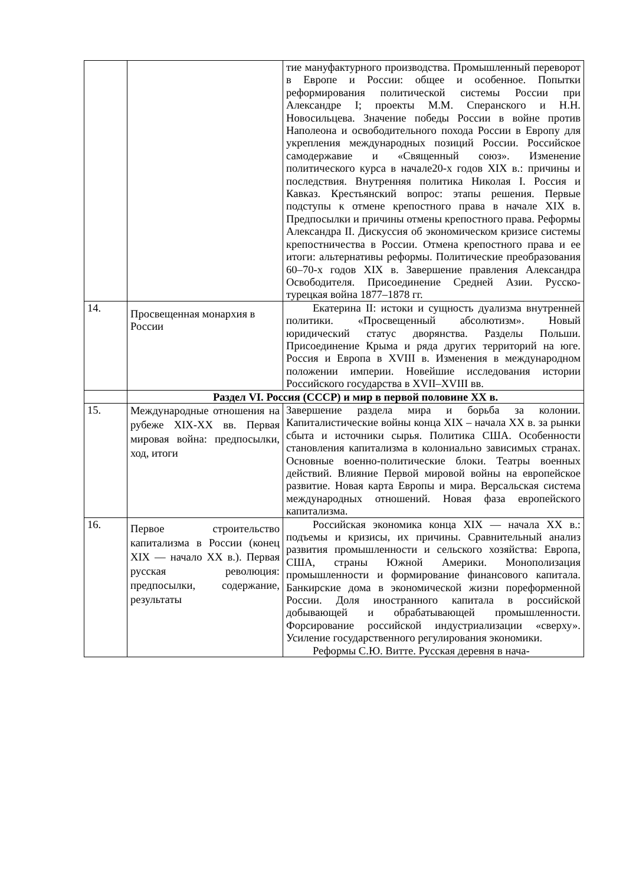| | | тие мануфактурного производства. Промышленный переворот в Европе и России: общее и особенное. Попытки реформирования политической системы России при Александре I; проекты М.М. Сперанского и Н.Н. Новосильцева. Значение победы России в войне против Наполеона и освободительного похода России в Европу для укрепления международных позиций России. Российское самодержавие и «Священный союз». Изменение политического курса в начале20-х годов XIX в.: причины и последствия. Внутренняя политика Николая I. Россия и Кавказ. Крестьянский вопрос: этапы решения. Первые подступы к отмене крепостного права в начале XIX в. Предпосылки и причины отмены крепостного права. Реформы Александра II. Дискуссия об экономическом кризисе системы крепостничества в России. Отмена крепостного права и ее итоги: альтернативы реформы. Политические преобразования 60–70-х годов XIX в. Завершение правления Александра Освободителя. Присоединение Средней Азии. Русско-турецкая война 1877–1878 гг. |
| 14. | Просвещенная монархия в России | Екатерина II: истоки и сущность дуализма внутренней политики. «Просвещенный абсолютизм». Новый юридический статус дворянства. Разделы Польши. Присоединение Крыма и ряда других территорий на юге. Россия и Европа в XVIII в. Изменения в международном положении империи. Новейшие исследования истории Российского государства в XVII–XVIII вв. |
| | Раздел VI. Россия (СССР) и мир в первой половине XX в. | |
| 15. | Международные отношения на рубеже XIX-XX вв. Первая мировая война: предпосылки, ход, итоги | Завершение раздела мира и борьба за колонии. Капиталистические войны конца XIX – начала XX в. за рынки сбыта и источники сырья. Политика США. Особенности становления капитализма в колониально зависимых странах. Основные военно-политические блоки. Театры военных действий. Влияние Первой мировой войны на европейское развитие. Новая карта Европы и мира. Версальская система международных отношений. Новая фаза европейского капитализма. |
| 16. | Первое строительство капитализма в России (конец XIX — начало XX в.). Первая русская революция: предпосылки, содержание, результаты | Российская экономика конца XIX — начала XX в.: подъемы и кризисы, их причины. Сравнительный анализ развития промышленности и сельского хозяйства: Европа, США, страны Южной Америки. Монополизация промышленности и формирование финансового капитала. Банкирские дома в экономической жизни пореформенной России. Доля иностранного капитала в российской добывающей и обрабатывающей промышленности. Форсирование российской индустриализации «сверху». Усиление государственного регулирования экономики. Реформы С.Ю. Витте. Русская деревня в нача- |